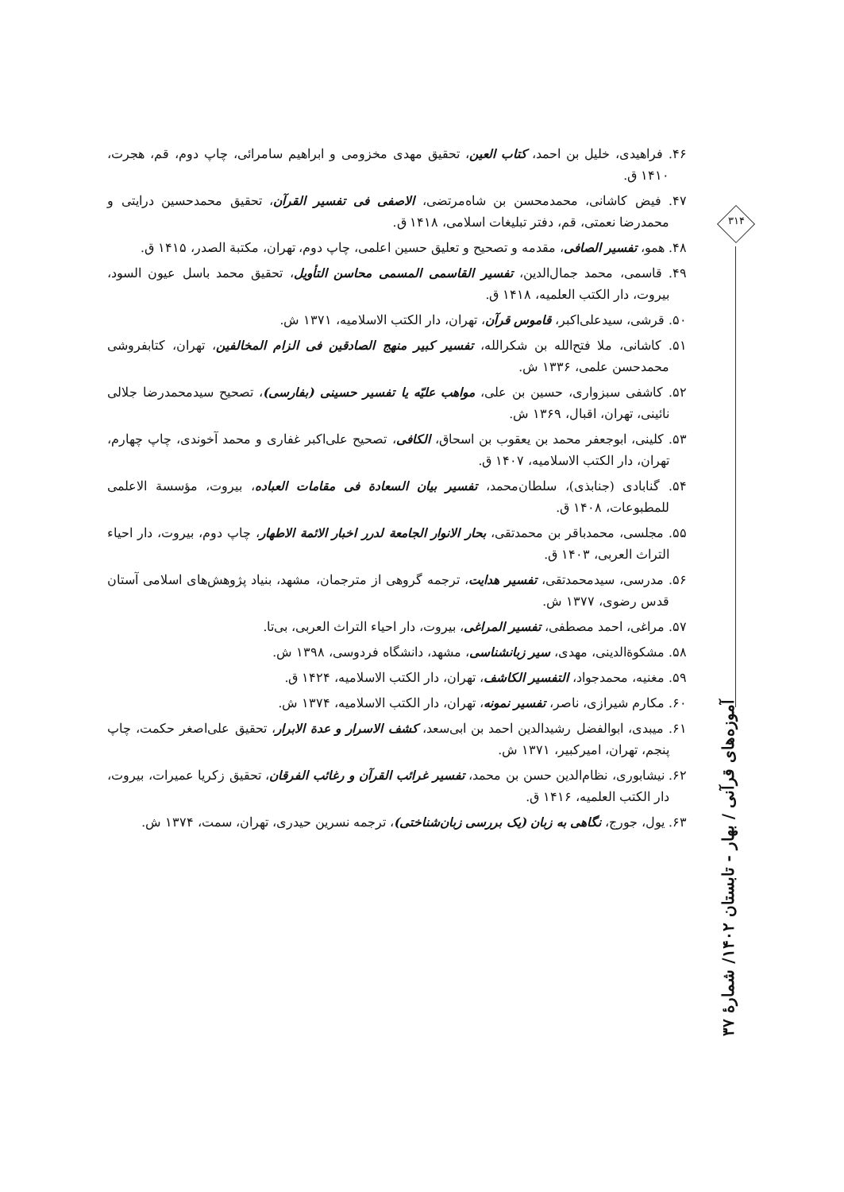۳۱۴
۴۶. فراهیدی، خلیل بن احمد، کتاب العین، تحقیق مهدی مخزومی و ابراهیم سامرائی، چاپ دوم، قم، هجرت، ۱۴۱۰ ق.
۴۷. فیض کاشانی، محمدمحسن بن شاه‌مرتضی، الاصفی فی تفسیر القرآن، تحقیق محمدحسین درایتی و محمدرضا نعمتی، قم، دفتر تبلیغات اسلامی، ۱۴۱۸ ق.
۴۸. همو، تفسیر الصافی، مقدمه و تصحیح و تعلیق حسین اعلمی، چاپ دوم، تهران، مکتبة الصدر، ۱۴۱۵ ق.
۴۹. قاسمی، محمد جمال‌الدین، تفسیر القاسمی المسمی محاسن التأویل، تحقیق محمد باسل عیون السود، بیروت، دار الکتب العلمیه، ۱۴۱۸ ق.
۵۰. قرشی، سیدعلی‌اکبر، قاموس قرآن، تهران، دار الکتب الاسلامیه، ۱۳۷۱ ش.
۵۱. کاشانی، ملا فتح‌الله بن شکرالله، تفسیر کبیر منهج الصادقین فی الزام المخالفین، تهران، کتابفروشی محمدحسن علمی، ۱۳۳۶ ش.
۵۲. کاشفی سبزواری، حسین بن علی، مواهب علیّه یا تفسیر حسینی (بفارسی)، تصحیح سیدمحمدرضا جلالی نائینی، تهران، اقبال، ۱۳۶۹ ش.
۵۳. کلینی، ابوجعفر محمد بن یعقوب بن اسحاق، الکافی، تصحیح علی‌اکبر غفاری و محمد آخوندی، چاپ چهارم، تهران، دار الکتب الاسلامیه، ۱۴۰۷ ق.
۵۴. گنابادی (جنابذی)، سلطان‌محمد، تفسیر بیان السعادة فی مقامات العباده، بیروت، مؤسسة الاعلمی للمطبوعات، ۱۴۰۸ ق.
۵۵. مجلسی، محمدباقر بن محمدتقی، بحار الانوار الجامعة لدرر اخبار الائمة الاطهار، چاپ دوم، بیروت، دار احیاء التراث العربی، ۱۴۰۳ ق.
۵۶. مدرسی، سیدمحمدتقی، تفسیر هدایت، ترجمه گروهی از مترجمان، مشهد، بنیاد پژوهش‌های اسلامی آستان قدس رضوی، ۱۳۷۷ ش.
۵۷. مراغی، احمد مصطفی، تفسیر المراغی، بیروت، دار احیاء التراث العربی، بی‌تا.
۵۸. مشکوة‌الدینی، مهدی، سیر زبانشناسی، مشهد، دانشگاه فردوسی، ۱۳۹۸ ش.
۵۹. مغنیه، محمدجواد، التفسیر الکاشف، تهران، دار الکتب الاسلامیه، ۱۴۲۴ ق.
۶۰. مکارم شیرازی، ناصر، تفسیر نمونه، تهران، دار الکتب الاسلامیه، ۱۳۷۴ ش.
۶۱. میبدی، ابوالفضل رشیدالدین احمد بن ابی‌سعد، کشف الاسرار و عدة الابرار، تحقیق علی‌اصغر حکمت، چاپ پنجم، تهران، امیرکبیر، ۱۳۷۱ ش.
۶۲. نیشابوری، نظام‌الدین حسن بن محمد، تفسیر غرائب القرآن و رغائب الفرقان، تحقیق زکریا عمیرات، بیروت، دار الکتب العلمیه، ۱۴۱۶ ق.
۶۳. یول، جورج، نگاهی به زبان (یک بررسی زبان‌شناختی)، ترجمه نسرین حیدری، تهران، سمت، ۱۳۷۴ ش.
آموزه‌های قرآنی / بهار - تابستان ۱۴۰۲/ شمارهٔ ۳۷